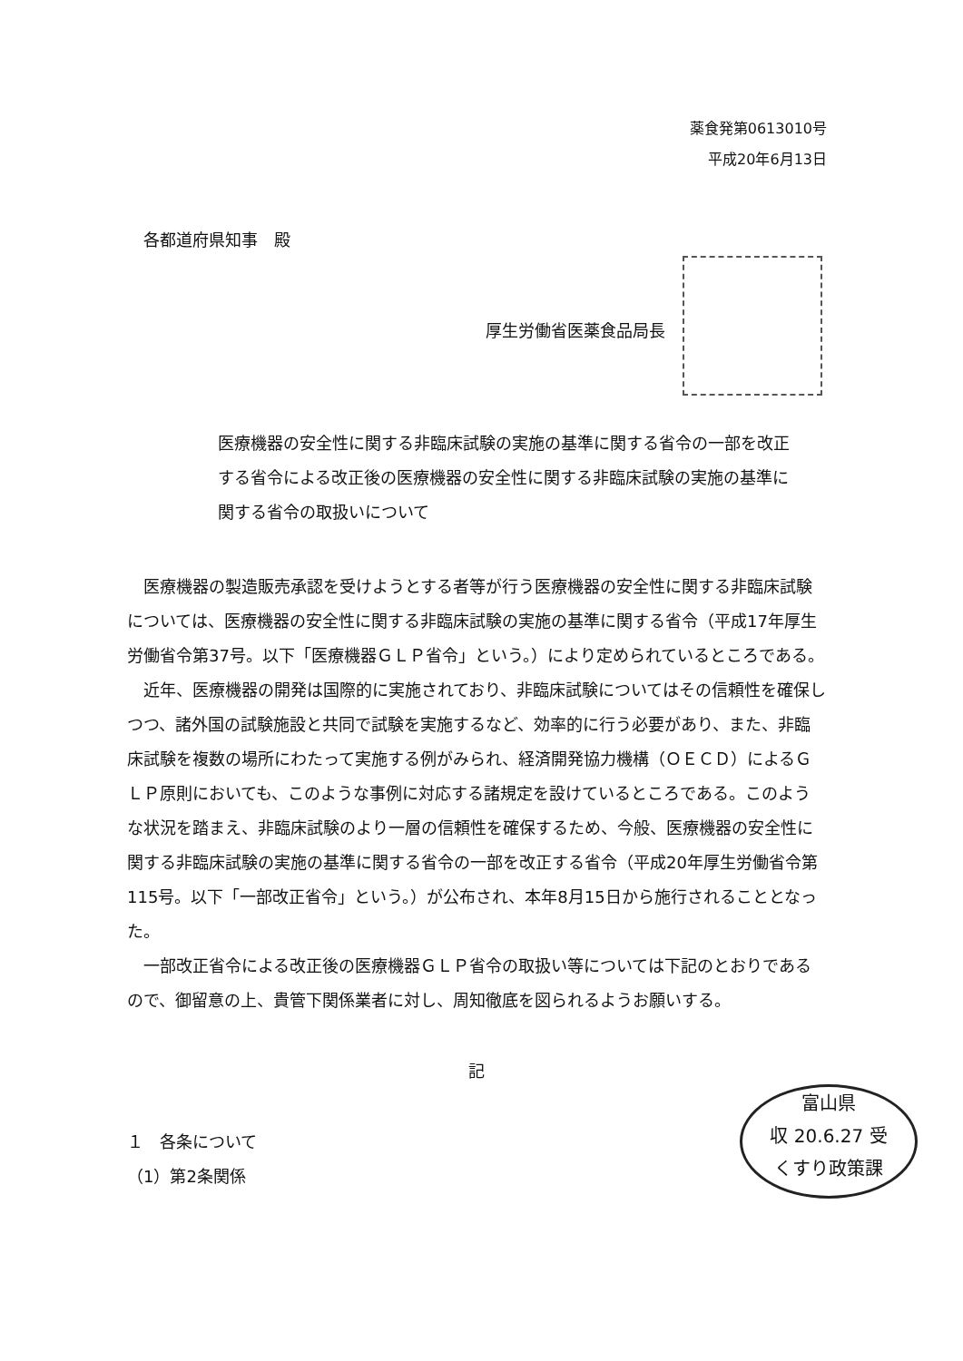薬食発第0613010号
平成20年6月13日
各都道府県知事　殿
厚生労働省医薬食品局長
医療機器の安全性に関する非臨床試験の実施の基準に関する省令の一部を改正する省令による改正後の医療機器の安全性に関する非臨床試験の実施の基準に関する省令の取扱いについて
医療機器の製造販売承認を受けようとする者等が行う医療機器の安全性に関する非臨床試験については、医療機器の安全性に関する非臨床試験の実施の基準に関する省令（平成17年厚生労働省令第37号。以下「医療機器ＧＬＰ省令」という。）により定められているところである。
近年、医療機器の開発は国際的に実施されており、非臨床試験についてはその信頼性を確保しつつ、諸外国の試験施設と共同で試験を実施するなど、効率的に行う必要があり、また、非臨床試験を複数の場所にわたって実施する例がみられ、経済開発協力機構（ＯＥＣＤ）によるＧＬＰ原則においても、このような事例に対応する諸規定を設けているところである。このような状況を踏まえ、非臨床試験のより一層の信頼性を確保するため、今般、医療機器の安全性に関する非臨床試験の実施の基準に関する省令の一部を改正する省令（平成20年厚生労働省令第115号。以下「一部改正省令」という。）が公布され、本年8月15日から施行されることとなった。
一部改正省令による改正後の医療機器ＧＬＰ省令の取扱い等については下記のとおりであるので、御留意の上、貴管下関係業者に対し、周知徹底を図られるようお願いする。
記
１　各条について
（1）第2条関係
富山県
収 20.6.27 受
くすり政策課